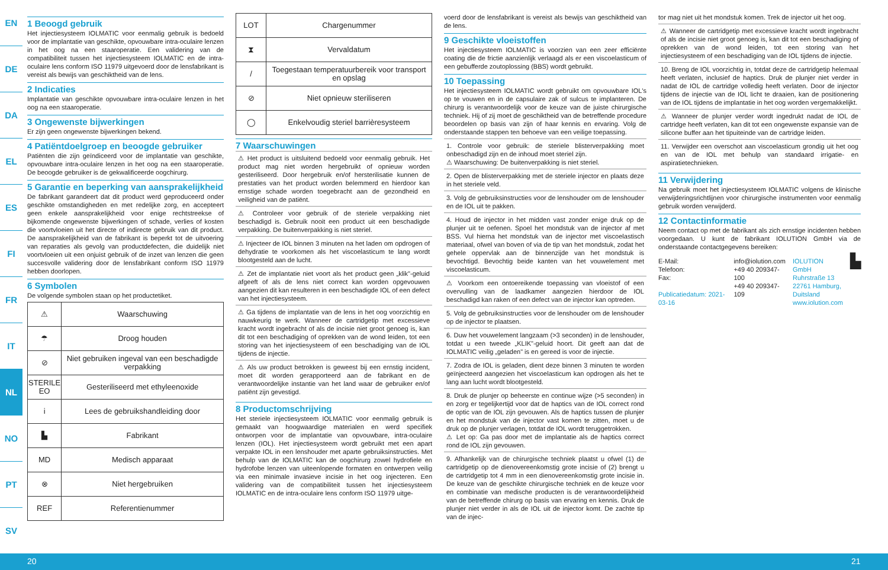EN
DE
DA
EL
ES
FI
FR
IT
NL
NO
PT
SV
1 Beoogd gebruik
Het injectiesysteem IOLMATIC voor eenmalig gebruik is bedoeld voor de implantatie van geschikte, opvouwbare intra-oculaire lenzen in het oog na een staaroperatie. Een validering van de compatibiliteit tussen het injectiesysteem IOLMATIC en de intra-oculaire lens conform ISO 11979 uitgevoerd door de lensfabrikant is vereist als bewijs van geschiktheid van de lens.
2 Indicaties
Implantatie van geschikte opvouwbare intra-oculaire lenzen in het oog na een staaroperatie.
3 Ongewenste bijwerkingen
Er zijn geen ongewenste bijwerkingen bekend.
4 Patiëntdoelgroep en beoogde gebruiker
Patiënten die zijn geïndiceerd voor de implantatie van geschikte, opvouwbare intra-oculaire lenzen in het oog na een staaroperatie. De beoogde gebruiker is de gekwalificeerde oogchirurg.
5 Garantie en beperking van aansprakelijkheid
De fabrikant garandeert dat dit product werd geproduceerd onder geschikte omstandigheden en met redelijke zorg, en accepteert geen enkele aansprakelijkheid voor enige rechtstreekse of bijkomende ongewenste bijwerkingen of schade, verlies of kosten die voortvloeien uit het directe of indirecte gebruik van dit product. De aansprakelijkheid van de fabrikant is beperkt tot de uitvoering van reparaties als gevolg van productdefecten, die duidelijk niet voortvloeien uit een onjuist gebruik of de inzet van lenzen die geen succesvolle validering door de lensfabrikant conform ISO 11979 hebben doorlopen.
6 Symbolen
De volgende symbolen staan op het productetiket.
| ⚠ | Waarschuwing |
| ☂ | Droog houden |
| ⊘ | Niet gebruiken ingeval van een beschadigde verpakking |
| STERILE EO | Gesteriliseerd met ethyleenoxide |
| i | Lees de gebruikshandleiding door |
| ▙ | Fabrikant |
| MD | Medisch apparaat |
| ⊗ | Niet hergebruiken |
| REF | Referentienummer |
| LOT | Chargenummer |
| ⧗ | Vervaldatum |
| / | Toegestaan temperatuurbereik voor transport en opslag |
| ⊘ | Niet opnieuw steriliseren |
| ◯ | Enkelvoudig steriel barrièresysteem |
7 Waarschuwingen
⚠ Het product is uitsluitend bedoeld voor eenmalig gebruik. Het product mag niet worden hergebruikt of opnieuw worden gesteriliseerd. Door hergebruik en/of hersterilisatie kunnen de prestaties van het product worden belemmerd en hierdoor kan ernstige schade worden toegebracht aan de gezondheid en veiligheid van de patiënt.
⚠ Controleer voor gebruik of de steriele verpakking niet beschadigd is. Gebruik nooit een product uit een beschadigde verpakking. De buitenverpakking is niet steriel.
⚠ Injecteer de IOL binnen 3 minuten na het laden om opdrogen of dehydratie te voorkomen als het viscoelasticum te lang wordt blootgesteld aan de lucht.
⚠ Zet de implantatie niet voort als het product geen „klik"-geluid afgeeft of als de lens niet correct kan worden opgevouwen aangezien dit kan resulteren in een beschadigde IOL of een defect van het injectiesysteem.
⚠ Ga tijdens de implantatie van de lens in het oog voorzichtig en nauwkeurig te werk. Wanneer de cartridgetip met excessieve kracht wordt ingebracht of als de incisie niet groot genoeg is, kan dit tot een beschadiging of oprekken van de wond leiden, tot een storing van het injectiesysteem of een beschadiging van de IOL tijdens de injectie.
⚠ Als uw product betrokken is geweest bij een ernstig incident, moet dit worden gerapporteerd aan de fabrikant en de verantwoordelijke instantie van het land waar de gebruiker en/of patiënt zijn gevestigd.
8 Productomschrijving
Het steriele injectiesysteem IOLMATIC voor eenmalig gebruik is gemaakt van hoogwaardige materialen en werd specifiek ontworpen voor de implantatie van opvouwbare, intra-oculaire lenzen (IOL). Het injectiesysteem wordt gebruikt met een apart verpakte IOL in een lenshouder met aparte gebruiksinstructies. Met behulp van de IOLMATIC kan de oogchirurg zowel hydrofiele en hydrofobe lenzen van uiteenlopende formaten en ontwerpen veilig via een minimale invasieve incisie in het oog injecteren. Een validering van de compatibiliteit tussen het injectiesysteem IOLMATIC en de intra-oculaire lens conform ISO 11979 uitge-
voerd door de lensfabrikant is vereist als bewijs van geschiktheid van de lens.
9 Geschikte vloeistoffen
Het injectiesysteem IOLMATIC is voorzien van een zeer efficiënte coating die de frictie aanzienlijk verlaagd als er een viscoelasticum of een gebufferde zoutoplossing (BBS) wordt gebruikt.
10 Toepassing
Het injectiesysteem IOLMATIC wordt gebruikt om opvouwbare IOL's op te vouwen en in de capsulaire zak of sulcus te implanteren. De chirurg is verantwoordelijk voor de keuze van de juiste chirurgische techniek. Hij of zij moet de geschiktheid van de betreffende procedure beoordelen op basis van zijn of haar kennis en ervaring. Volg de onderstaande stappen ten behoeve van een veilige toepassing.
1. Controle voor gebruik: de steriele blisterverpakking moet onbeschadigd zijn en de inhoud moet steriel zijn.
⚠ Waarschuwing: De buitenverpakking is niet steriel.
2. Open de blisterverpakking met de steriele injector en plaats deze in het steriele veld.
3. Volg de gebruiksinstructies voor de lenshouder om de lenshouder en de IOL uit te pakken.
4. Houd de injector in het midden vast zonder enige druk op de plunjer uit te oefenen. Spoel het mondstuk van de injector af met BSS. Vul hierna het mondstuk van de injector met viscoelastisch materiaal, ofwel van boven of via de tip van het mondstuk, zodat het gehele oppervlak aan de binnenzijde van het mondstuk is bevochtigd. Bevochtig beide kanten van het vouwelement met viscoelasticum.
⚠ Voorkom een ontoereikende toepassing van vloeistof of een overvulling van de laadkamer aangezien hierdoor de IOL beschadigd kan raken of een defect van de injector kan optreden.
5. Volg de gebruiksinstructies voor de lenshouder om de lenshouder op de injector te plaatsen.
6. Duw het vouwelement langzaam (>3 seconden) in de lenshouder, totdat u een tweede „KLIK"-geluid hoort. Dit geeft aan dat de IOLMATIC veilig „geladen" is en gereed is voor de injectie.
7. Zodra de IOL is geladen, dient deze binnen 3 minuten te worden geïnjecteerd aangezien het viscoelasticum kan opdrogen als het te lang aan lucht wordt blootgesteld.
8. Druk de plunjer op beheerste en continue wijze (>5 seconden) in en zorg er tegelijkertijd voor dat de haptics van de IOL correct rond de optic van de IOL zijn gevouwen. Als de haptics tussen de plunjer en het mondstuk van de injector vast komen te zitten, moet u de druk op de plunjer verlagen, totdat de IOL wordt teruggetrokken.
⚠ Let op: Ga pas door met de implantatie als de haptics correct rond de IOL zijn gevouwen.
9. Afhankelijk van de chirurgische techniek plaatst u ofwel (1) de cartridgetip op de dienovereenkomstig grote incisie of (2) brengt u de cartridgetip tot 4 mm in een dienovereenkomstig grote incisie in. De keuze van de geschikte chirurgische techniek en de keuze voor en combinatie van medische producten is de verantwoordelijkheid van de betreffende chirurg op basis van ervaring en kennis. Druk de plunjer niet verder in als de IOL uit de injector komt. De zachte tip van de injec-
tor mag niet uit het mondstuk komen. Trek de injector uit het oog.
⚠ Wanneer de cartridgetip met excessieve kracht wordt ingebracht of als de incisie niet groot genoeg is, kan dit tot een beschadiging of oprekken van de wond leiden, tot een storing van het injectiesysteem of een beschadiging van de IOL tijdens de injectie.
10. Breng de IOL voorzichtig in, totdat deze de cartridgetip helemaal heeft verlaten, inclusief de haptics. Druk de plunjer niet verder in nadat de IOL de cartridge volledig heeft verlaten. Door de injector tijdens de injectie van de IOL licht te draaien, kan de positionering van de IOL tijdens de implantatie in het oog worden vergemakkelijkt.
⚠ Wanneer de plunjer verder wordt ingedrukt nadat de IOL de cartridge heeft verlaten, kan dit tot een ongewenste expansie van de silicone buffer aan het tipuiteinde van de cartridge leiden.
11. Verwijder een overschot aan viscoelasticum grondig uit het oog en van de IOL met behulp van standaard irrigatie- en aspiratietechnieken.
11 Verwijdering
Na gebruik moet het injectiesysteem IOLMATIC volgens de klinische verwijderingsrichtlijnen voor chirurgische instrumenten voor eenmalig gebruik worden verwijderd.
12 Contactinformatie
Neem contact op met de fabrikant als zich ernstige incidenten hebben voorgedaan. U kunt de fabrikant IOLUTION GmbH via de onderstaande contactgegevens bereiken:
E-Mail:
Telefoon:
Fax:
Publicatiedatum: 2021-03-16
info@iolution.com
+49 40 209347-100
+49 40 209347-109
IOLUTION GmbH
Ruhrstraße 13
22761 Hamburg,
Duitsland
www.iolution.com
▙
20 21